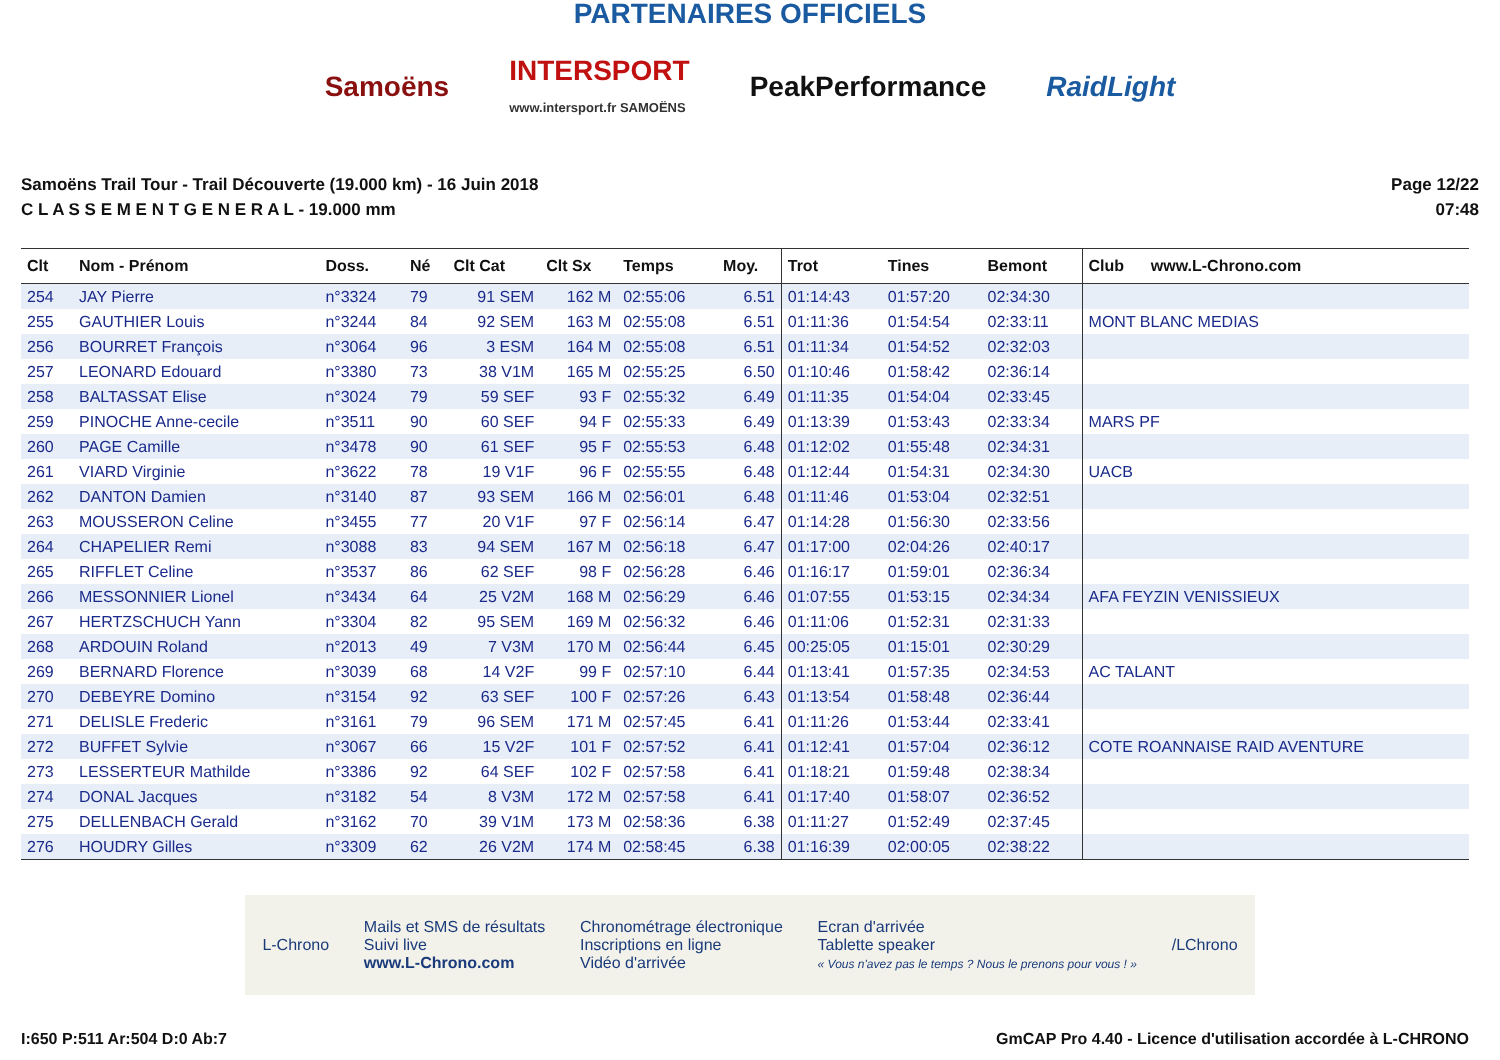PARTENAIRES OFFICIELS
Samoëns
INTERSPORT
www.intersport.fr SAMOËNS
PeakPerformance RaidLight
Samoëns Trail Tour - Trail Découverte (19.000 km) - 16 Juin 2018
C L A S S E M E N T G E N E R A L - 19.000 mm
Page 12/22
07:48
| Clt | Nom - Prénom | Doss. | Né | Clt Cat | Clt Sx | Temps | Moy. | Trot | Tines | Bemont | Club www.L-Chrono.com |
| --- | --- | --- | --- | --- | --- | --- | --- | --- | --- | --- | --- |
| 254 | JAY Pierre | n°3324 | 79 | 91 SEM | 162 M | 02:55:06 | 6.51 | 01:14:43 | 01:57:20 | 02:34:30 | |
| 255 | GAUTHIER Louis | n°3244 | 84 | 92 SEM | 163 M | 02:55:08 | 6.51 | 01:11:36 | 01:54:54 | 02:33:11 | MONT BLANC MEDIAS |
| 256 | BOURRET François | n°3064 | 96 | 3 ESM | 164 M | 02:55:08 | 6.51 | 01:11:34 | 01:54:52 | 02:32:03 | |
| 257 | LEONARD Edouard | n°3380 | 73 | 38 V1M | 165 M | 02:55:25 | 6.50 | 01:10:46 | 01:58:42 | 02:36:14 | |
| 258 | BALTASSAT Elise | n°3024 | 79 | 59 SEF | 93 F | 02:55:32 | 6.49 | 01:11:35 | 01:54:04 | 02:33:45 | |
| 259 | PINOCHE Anne-cecile | n°3511 | 90 | 60 SEF | 94 F | 02:55:33 | 6.49 | 01:13:39 | 01:53:43 | 02:33:34 | MARS PF |
| 260 | PAGE Camille | n°3478 | 90 | 61 SEF | 95 F | 02:55:53 | 6.48 | 01:12:02 | 01:55:48 | 02:34:31 | |
| 261 | VIARD Virginie | n°3622 | 78 | 19 V1F | 96 F | 02:55:55 | 6.48 | 01:12:44 | 01:54:31 | 02:34:30 | UACB |
| 262 | DANTON Damien | n°3140 | 87 | 93 SEM | 166 M | 02:56:01 | 6.48 | 01:11:46 | 01:53:04 | 02:32:51 | |
| 263 | MOUSSERON Celine | n°3455 | 77 | 20 V1F | 97 F | 02:56:14 | 6.47 | 01:14:28 | 01:56:30 | 02:33:56 | |
| 264 | CHAPELIER Remi | n°3088 | 83 | 94 SEM | 167 M | 02:56:18 | 6.47 | 01:17:00 | 02:04:26 | 02:40:17 | |
| 265 | RIFFLET Celine | n°3537 | 86 | 62 SEF | 98 F | 02:56:28 | 6.46 | 01:16:17 | 01:59:01 | 02:36:34 | |
| 266 | MESSONNIER Lionel | n°3434 | 64 | 25 V2M | 168 M | 02:56:29 | 6.46 | 01:07:55 | 01:53:15 | 02:34:34 | AFA FEYZIN VENISSIEUX |
| 267 | HERTZSCHUCH Yann | n°3304 | 82 | 95 SEM | 169 M | 02:56:32 | 6.46 | 01:11:06 | 01:52:31 | 02:31:33 | |
| 268 | ARDOUIN Roland | n°2013 | 49 | 7 V3M | 170 M | 02:56:44 | 6.45 | 00:25:05 | 01:15:01 | 02:30:29 | |
| 269 | BERNARD Florence | n°3039 | 68 | 14 V2F | 99 F | 02:57:10 | 6.44 | 01:13:41 | 01:57:35 | 02:34:53 | AC TALANT |
| 270 | DEBEYRE Domino | n°3154 | 92 | 63 SEF | 100 F | 02:57:26 | 6.43 | 01:13:54 | 01:58:48 | 02:36:44 | |
| 271 | DELISLE Frederic | n°3161 | 79 | 96 SEM | 171 M | 02:57:45 | 6.41 | 01:11:26 | 01:53:44 | 02:33:41 | |
| 272 | BUFFET Sylvie | n°3067 | 66 | 15 V2F | 101 F | 02:57:52 | 6.41 | 01:12:41 | 01:57:04 | 02:36:12 | COTE ROANNAISE RAID AVENTURE |
| 273 | LESSERTEUR Mathilde | n°3386 | 92 | 64 SEF | 102 F | 02:57:58 | 6.41 | 01:18:21 | 01:59:48 | 02:38:34 | |
| 274 | DONAL Jacques | n°3182 | 54 | 8 V3M | 172 M | 02:57:58 | 6.41 | 01:17:40 | 01:58:07 | 02:36:52 | |
| 275 | DELLENBACH Gerald | n°3162 | 70 | 39 V1M | 173 M | 02:58:36 | 6.38 | 01:11:27 | 01:52:49 | 02:37:45 | |
| 276 | HOUDRY Gilles | n°3309 | 62 | 26 V2M | 174 M | 02:58:45 | 6.38 | 01:16:39 | 02:00:05 | 02:38:22 | |
L-Chrono
Mails et SMS de résultats
Suivi live
www.L-Chrono.com
Chronométrage électronique
Inscriptions en ligne
Vidéo d'arrivée
Ecran d'arrivée
Tablette speaker
« Vous n'avez pas le temps ? Nous le prenons pour vous ! »
/LChrono
I:650 P:511 Ar:504 D:0 Ab:7 GmCAP Pro 4.40 - Licence d'utilisation accordée à L-CHRONO